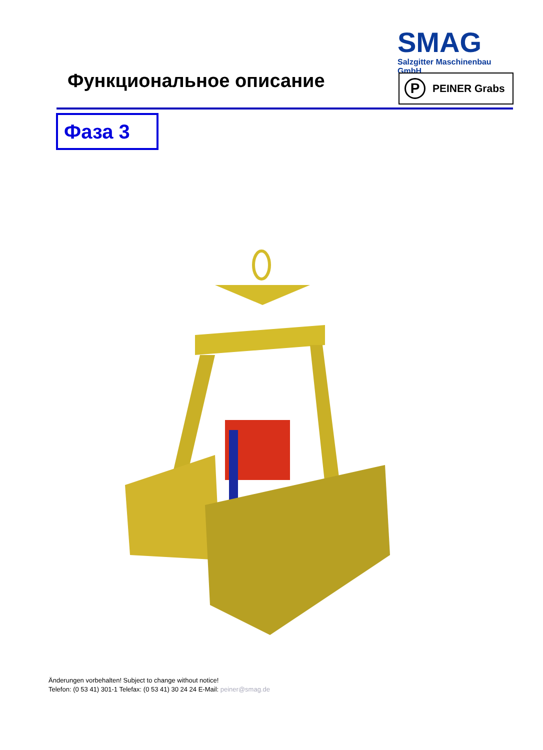SMAG
Salzgitter Maschinenbau GmbH
Функциональное описание
P
PEINER Grabs
Фаза 3
Änderungen vorbehalten! Subject to change without notice!
Telefon: (0 53 41) 301-1 Telefax: (0 53 41) 30 24 24 E-Mail: peiner@smag.de